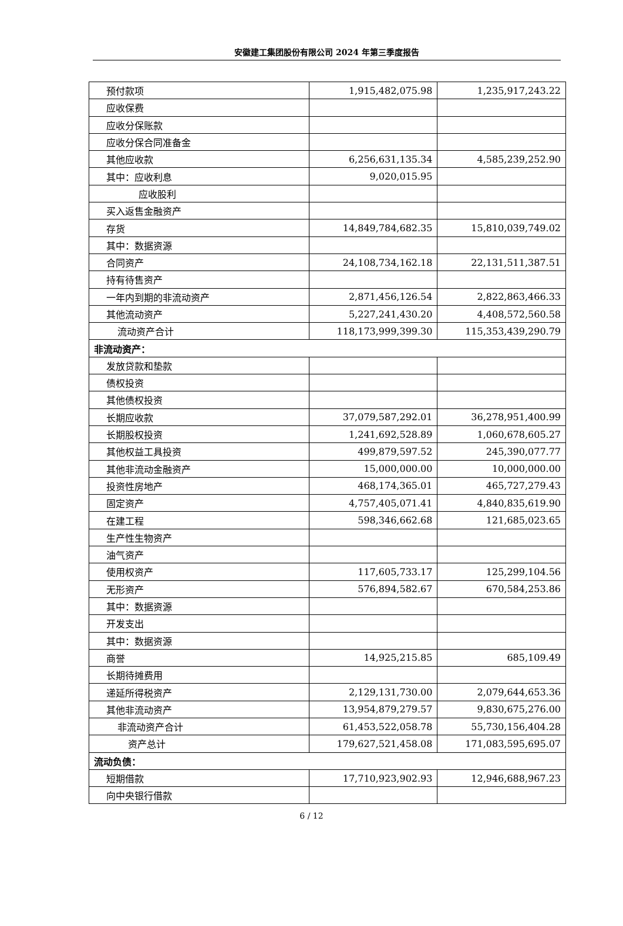安徽建工集团股份有限公司 2024 年第三季度报告
| 预付款项 | 1,915,482,075.98 | 1,235,917,243.22 |
| 应收保费 | | |
| 应收分保账款 | | |
| 应收分保合同准备金 | | |
| 其他应收款 | 6,256,631,135.34 | 4,585,239,252.90 |
| 其中：应收利息 | 9,020,015.95 | |
| 应收股利 | | |
| 买入返售金融资产 | | |
| 存货 | 14,849,784,682.35 | 15,810,039,749.02 |
| 其中：数据资源 | | |
| 合同资产 | 24,108,734,162.18 | 22,131,511,387.51 |
| 持有待售资产 | | |
| 一年内到期的非流动资产 | 2,871,456,126.54 | 2,822,863,466.33 |
| 其他流动资产 | 5,227,241,430.20 | 4,408,572,560.58 |
| 流动资产合计 | 118,173,999,399.30 | 115,353,439,290.79 |
| 非流动资产： | | |
| 发放贷款和垫款 | | |
| 债权投资 | | |
| 其他债权投资 | | |
| 长期应收款 | 37,079,587,292.01 | 36,278,951,400.99 |
| 长期股权投资 | 1,241,692,528.89 | 1,060,678,605.27 |
| 其他权益工具投资 | 499,879,597.52 | 245,390,077.77 |
| 其他非流动金融资产 | 15,000,000.00 | 10,000,000.00 |
| 投资性房地产 | 468,174,365.01 | 465,727,279.43 |
| 固定资产 | 4,757,405,071.41 | 4,840,835,619.90 |
| 在建工程 | 598,346,662.68 | 121,685,023.65 |
| 生产性生物资产 | | |
| 油气资产 | | |
| 使用权资产 | 117,605,733.17 | 125,299,104.56 |
| 无形资产 | 576,894,582.67 | 670,584,253.86 |
| 其中：数据资源 | | |
| 开发支出 | | |
| 其中：数据资源 | | |
| 商誉 | 14,925,215.85 | 685,109.49 |
| 长期待摊费用 | | |
| 递延所得税资产 | 2,129,131,730.00 | 2,079,644,653.36 |
| 其他非流动资产 | 13,954,879,279.57 | 9,830,675,276.00 |
| 非流动资产合计 | 61,453,522,058.78 | 55,730,156,404.28 |
| 资产总计 | 179,627,521,458.08 | 171,083,595,695.07 |
| 流动负债： | | |
| 短期借款 | 17,710,923,902.93 | 12,946,688,967.23 |
| 向中央银行借款 | | |
6 / 12